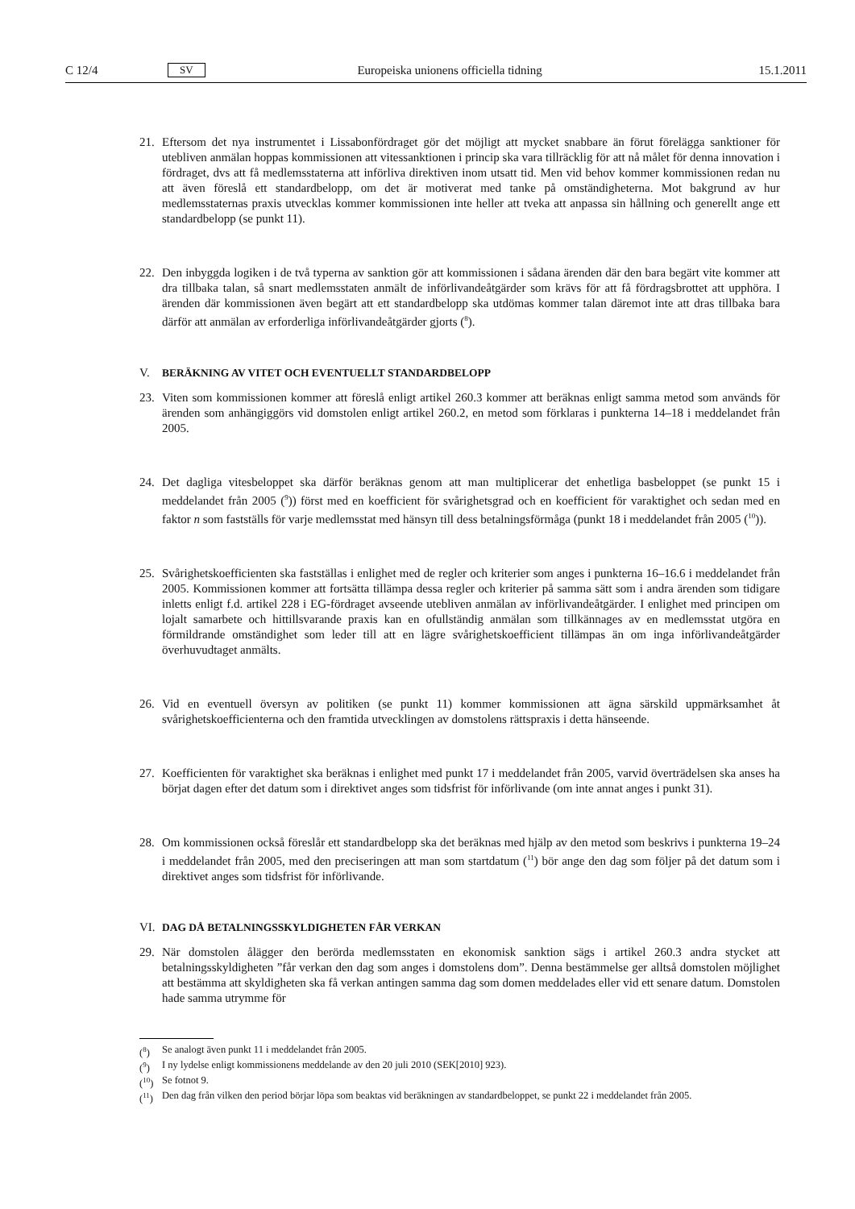C 12/4 SV Europeiska unionens officiella tidning 15.1.2011
21. Eftersom det nya instrumentet i Lissabonfördraget gör det möjligt att mycket snabbare än förut förelägga sanktioner för utebliven anmälan hoppas kommissionen att vitessanktionen i princip ska vara tillräcklig för att nå målet för denna innovation i fördraget, dvs att få medlemsstaterna att införliva direktiven inom utsatt tid. Men vid behov kommer kommissionen redan nu att även föreslå ett standardbelopp, om det är motiverat med tanke på omständigheterna. Mot bakgrund av hur medlemsstaternas praxis utvecklas kommer kommissionen inte heller att tveka att anpassa sin hållning och generellt ange ett standardbelopp (se punkt 11).
22. Den inbyggda logiken i de två typerna av sanktion gör att kommissionen i sådana ärenden där den bara begärt vite kommer att dra tillbaka talan, så snart medlemsstaten anmält de införlivandeåtgärder som krävs för att få fördragsbrottet att upphöra. I ärenden där kommissionen även begärt att ett standardbelopp ska utdömas kommer talan däremot inte att dras tillbaka bara därför att anmälan av erforderliga införlivandeåtgärder gjorts (<sup>8</sup>).
V. BERÄKNING AV VITET OCH EVENTUELLT STANDARDBELOPP
23. Viten som kommissionen kommer att föreslå enligt artikel 260.3 kommer att beräknas enligt samma metod som används för ärenden som anhängiggörs vid domstolen enligt artikel 260.2, en metod som förklaras i punkterna 14–18 i meddelandet från 2005.
24. Det dagliga vitesbeloppet ska därför beräknas genom att man multiplicerar det enhetliga basbeloppet (se punkt 15 i meddelandet från 2005 (<sup>9</sup>)) först med en koefficient för svårighetsgrad och en koefficient för varaktighet och sedan med en faktor n som fastställs för varje medlemsstat med hänsyn till dess betalningsförmåga (punkt 18 i meddelandet från 2005 (<sup>10</sup>)).
25. Svårighetskoefficienten ska fastställas i enlighet med de regler och kriterier som anges i punkterna 16–16.6 i meddelandet från 2005. Kommissionen kommer att fortsätta tillämpa dessa regler och kriterier på samma sätt som i andra ärenden som tidigare inletts enligt f.d. artikel 228 i EG-fördraget avseende utebliven anmälan av införlivandeåtgärder. I enlighet med principen om lojalt samarbete och hittillsvarande praxis kan en ofullständig anmälan som tillkännages av en medlemsstat utgöra en förmildrande omständighet som leder till att en lägre svårighetskoefficient tillämpas än om inga införlivandeåtgärder överhuvudtaget anmälts.
26. Vid en eventuell översyn av politiken (se punkt 11) kommer kommissionen att ägna särskild uppmärksamhet åt svårighetskoefficienterna och den framtida utvecklingen av domstolens rättspraxis i detta hänseende.
27. Koefficienten för varaktighet ska beräknas i enlighet med punkt 17 i meddelandet från 2005, varvid överträdelsen ska anses ha börjat dagen efter det datum som i direktivet anges som tidsfrist för införlivande (om inte annat anges i punkt 31).
28. Om kommissionen också föreslår ett standardbelopp ska det beräknas med hjälp av den metod som beskrivs i punkterna 19–24 i meddelandet från 2005, med den preciseringen att man som startdatum (<sup>11</sup>) bör ange den dag som följer på det datum som i direktivet anges som tidsfrist för införlivande.
VI. DAG DÅ BETALNINGSSKYLDIGHETEN FÅR VERKAN
29. När domstolen ålägger den berörda medlemsstaten en ekonomisk sanktion sägs i artikel 260.3 andra stycket att betalningsskyldigheten ”får verkan den dag som anges i domstolens dom”. Denna bestämmelse ger alltså domstolen möjlighet att bestämma att skyldigheten ska få verkan antingen samma dag som domen meddelades eller vid ett senare datum. Domstolen hade samma utrymme för
(<sup>8</sup>) Se analogt även punkt 11 i meddelandet från 2005.
(<sup>9</sup>) I ny lydelse enligt kommissionens meddelande av den 20 juli 2010 (SEK[2010] 923).
(<sup>10</sup>) Se fotnot 9.
(<sup>11</sup>) Den dag från vilken den period börjar löpa som beaktas vid beräkningen av standardbeloppet, se punkt 22 i meddelandet från 2005.